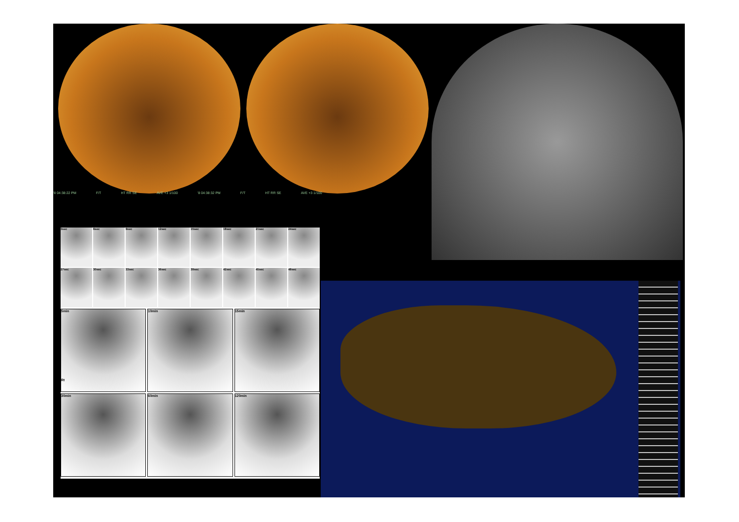'8 04:38:22 PM F/T HT RR SE AVE +3 1/100 '8 04:38:32 PM F/T HT RR SE AVE +3 1/100
3sec
6sec
9sec
12sec
15sec
18sec
21sec
24sec
27sec
30sec
33sec
36sec
39sec
42sec
45sec
48sec
5min
Rt
10min
15min
30min
60min
120min